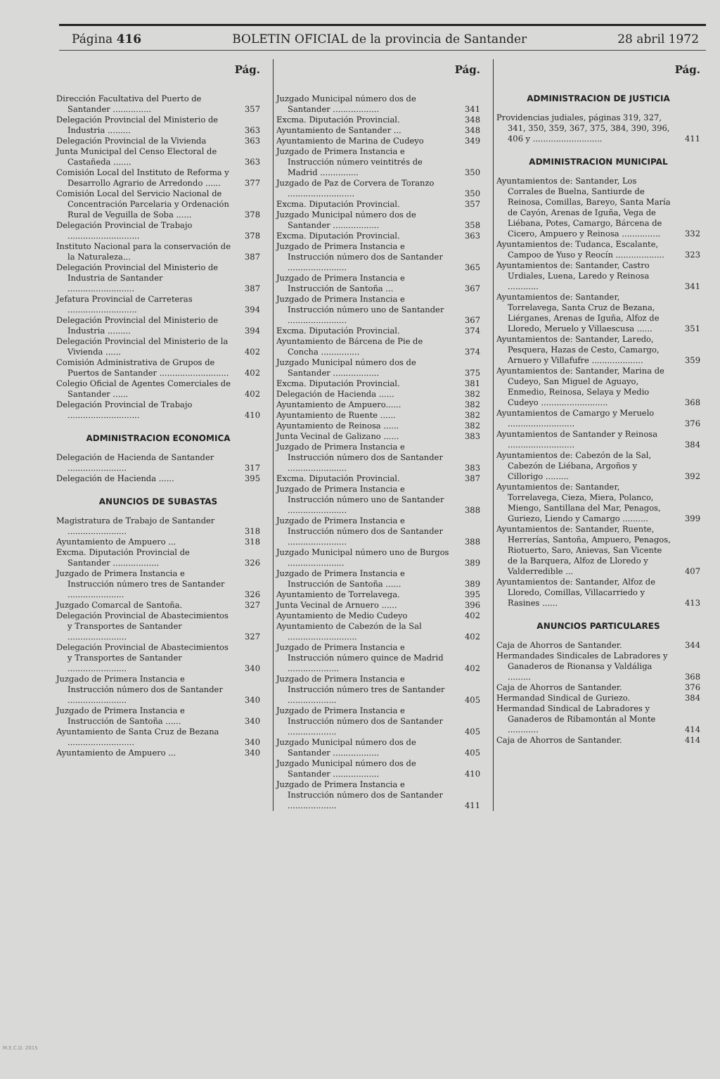Página 416 BOLETIN OFICIAL de la provincia de Santander 28 abril 1972
Pág.
Dirección Facultativa del Puerto de Santander ............... 357
Delegación Provincial del Ministerio de Industria ......... 363
Delegación Provincial de la Vivienda 363
Junta Municipal del Censo Electoral de Castañeda ....... 363
Comisión Local del Instituto de Reforma y Desarrollo Agrario de Arredondo ...... 377
Comisión Local del Servicio Nacional de Concentración Parcelaria y Ordenación Rural de Veguilla de Soba ...... 378
Delegación Provincial de Trabajo ............................ 378
Instituto Nacional para la conservación de la Naturaleza... 387
Delegación Provincial del Ministerio de Industria de Santander .......................... 387
Jefatura Provincial de Carreteras ........................... 394
Delegación Provincial del Ministerio de Industria ......... 394
Delegación Provincial del Ministerio de la Vivienda ...... 402
Comisión Administrativa de Grupos de Puertos de Santander ........................... 402
Colegio Oficial de Agentes Comerciales de Santander ...... 402
Delegación Provincial de Trabajo ............................ 410
ADMINISTRACION ECONOMICA
Delegación de Hacienda de Santander ....................... 317
Delegación de Hacienda ...... 395
ANUNCIOS DE SUBASTAS
Magistratura de Trabajo de Santander ....................... 318
Ayuntamiento de Ampuero ... 318
Excma. Diputación Provincial de Santander .................. 326
Juzgado de Primera Instancia e Instrucción número tres de Santander ...................... 326
Juzgado Comarcal de Santoña. 327
Delegación Provincial de Abastecimientos y Transportes de Santander ....................... 327
Delegación Provincial de Abastecimientos y Transportes de Santander ....................... 340
Juzgado de Primera Instancia e Instrucción número dos de Santander ....................... 340
Juzgado de Primera Instancia e Instrucción de Santoña ...... 340
Ayuntamiento de Santa Cruz de Bezana .......................... 340
Ayuntamiento de Ampuero ... 340
Pág.
Juzgado Municipal número dos de Santander .................. 341
Excma. Diputación Provincial. 348
Ayuntamiento de Santander ... 348
Ayuntamiento de Marina de Cudeyo 349
Juzgado de Primera Instancia e Instrucción número veintitrés de Madrid ............... 350
Juzgado de Paz de Corvera de Toranzo .......................... 350
Excma. Diputación Provincial. 357
Juzgado Municipal número dos de Santander .................. 358
Excma. Diputación Provincial. 363
Juzgado de Primera Instancia e Instrucción número dos de Santander ....................... 365
Juzgado de Primera Instancia e Instrucción de Santoña ... 367
Juzgado de Primera Instancia e Instrucción número uno de Santander ....................... 367
Excma. Diputación Provincial. 374
Ayuntamiento de Bárcena de Pie de Concha ............... 374
Juzgado Municipal número dos de Santander .................. 375
Excma. Diputación Provincial. 381
Delegación de Hacienda ...... 382
Ayuntamiento de Ampuero...... 382
Ayuntamiento de Ruente ...... 382
Ayuntamiento de Reinosa ...... 382
Junta Vecinal de Galizano ...... 383
Juzgado de Primera Instancia e Instrucción número dos de Santander ....................... 383
Excma. Diputación Provincial. 387
Juzgado de Primera Instancia e Instrucción número uno de Santander ....................... 388
Juzgado de Primera Instancia e Instrucción número dos de Santander ....................... 388
Juzgado Municipal número uno de Burgos ...................... 389
Juzgado de Primera Instancia e Instrucción de Santoña ...... 389
Ayuntamiento de Torrelavega. 395
Junta Vecinal de Arnuero ...... 396
Ayuntamiento de Medio Cudeyo 402
Ayuntamiento de Cabezón de la Sal ........................... 402
Juzgado de Primera Instancia e Instrucción número quince de Madrid .................... 402
Juzgado de Primera Instancia e Instrucción número tres de Santander ................... 405
Juzgado de Primera Instancia e Instrucción número dos de Santander ................... 405
Juzgado Municipal número dos de Santander .................. 405
Juzgado Municipal número dos de Santander .................. 410
Juzgado de Primera Instancia e Instrucción número dos de Santander ................... 411
Pág.
ADMINISTRACION DE JUSTICIA
Providencias judiales, páginas 319, 327, 341, 350, 359, 367, 375, 384, 390, 396, 406 y ........................... 411
ADMINISTRACION MUNICIPAL
Ayuntamientos de: Santander, Los Corrales de Buelna, Santiurde de Reinosa, Comillas, Bareyo, Santa María de Cayón, Arenas de Iguña, Vega de Liébana, Potes, Camargo, Bárcena de Cicero, Ampuero y Reinosa ............... 332
Ayuntamientos de: Tudanca, Escalante, Campoo de Yuso y Reocín ................... 323
Ayuntamientos de: Santander, Castro Urdiales, Luena, Laredo y Reinosa ............ 341
Ayuntamientos de: Santander, Torrelavega, Santa Cruz de Bezana, Liérganes, Arenas de Iguña, Alfoz de Lloredo, Meruelo y Villaescusa ...... 351
Ayuntamientos de: Santander, Laredo, Pesquera, Hazas de Cesto, Camargo, Arnuero y Villafufre .................... 359
Ayuntamientos de: Santander, Marina de Cudeyo, San Miguel de Aguayo, Enmedio, Reinosa, Selaya y Medio Cudeyo .......................... 368
Ayuntamientos de Camargo y Meruelo .......................... 376
Ayuntamientos de Santander y Reinosa .......................... 384
Ayuntamientos de: Cabezón de la Sal, Cabezón de Liébana, Argoños y Cillorigo ......... 392
Ayuntamientos de: Santander, Torrelavega, Cieza, Miera, Polanco, Miengo, Santillana del Mar, Penagos, Guriezo, Liendo y Camargo .......... 399
Ayuntamientos de: Santander, Ruente, Herrerías, Santoña, Ampuero, Penagos, Riotuerto, Saro, Anievas, San Vicente de la Barquera, Alfoz de Lloredo y Valderredible ... 407
Ayuntamientos de: Santander, Alfoz de Lloredo, Comillas, Villacarriedo y Rasines ...... 413
ANUNCIOS PARTICULARES
Caja de Ahorros de Santander. 344
Hermandades Sindicales de Labradores y Ganaderos de Rionansa y Valdáliga ......... 368
Caja de Ahorros de Santander. 376
Hermandad Sindical de Guriezo. 384
Hermandad Sindical de Labradores y Ganaderos de Ribamontán al Monte ............ 414
Caja de Ahorros de Santander. 414
M.E.C.D. 2015